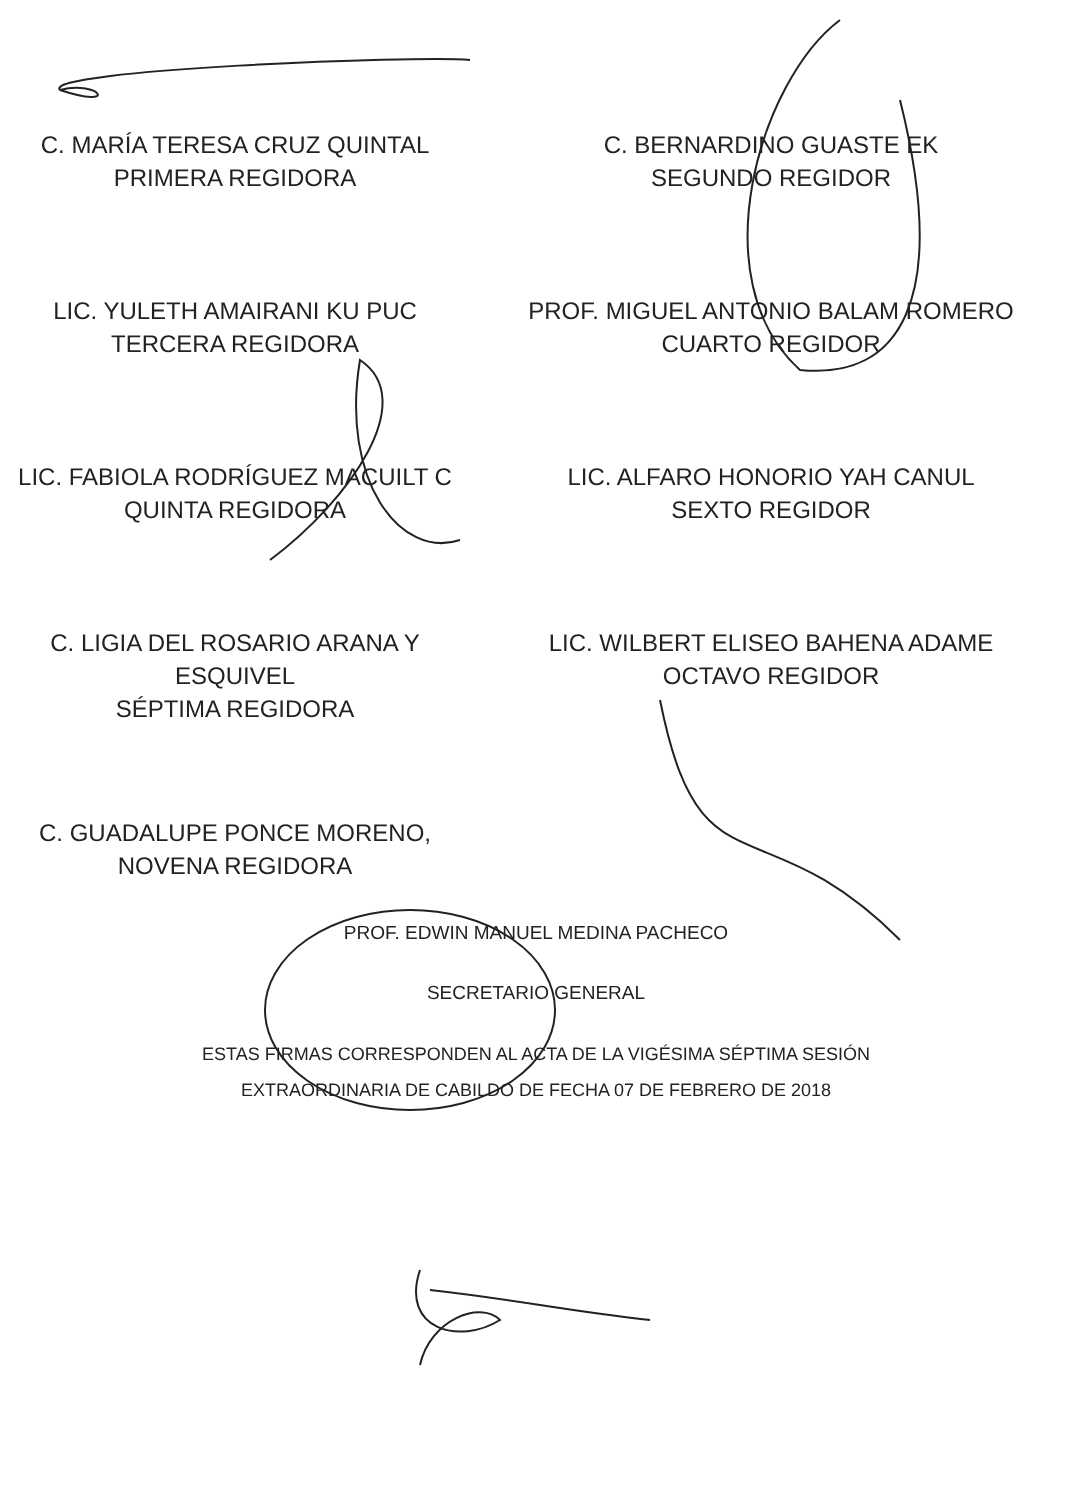C. MARÍA TERESA CRUZ QUINTAL
PRIMERA REGIDORA
C. BERNARDINO GUASTE EK
SEGUNDO REGIDOR
LIC. YULETH AMAIRANI KU PUC
TERCERA REGIDORA
PROF. MIGUEL ANTONIO BALAM ROMERO
CUARTO REGIDOR
LIC. FABIOLA RODRÍGUEZ MACUILT C
QUINTA REGIDORA
LIC. ALFARO HONORIO YAH CANUL
SEXTO REGIDOR
C. LIGIA DEL ROSARIO ARANA Y
ESQUIVEL
SÉPTIMA REGIDORA
LIC. WILBERT ELISEO BAHENA ADAME
OCTAVO REGIDOR
C. GUADALUPE PONCE MORENO,
NOVENA REGIDORA
PROF. EDWIN MANUEL MEDINA PACHECO
SECRETARIO GENERAL
ESTAS FIRMAS CORRESPONDEN AL ACTA DE LA VIGÉSIMA SÉPTIMA SESIÓN
EXTRAORDINARIA DE CABILDO DE FECHA 07 DE FEBRERO DE 2018